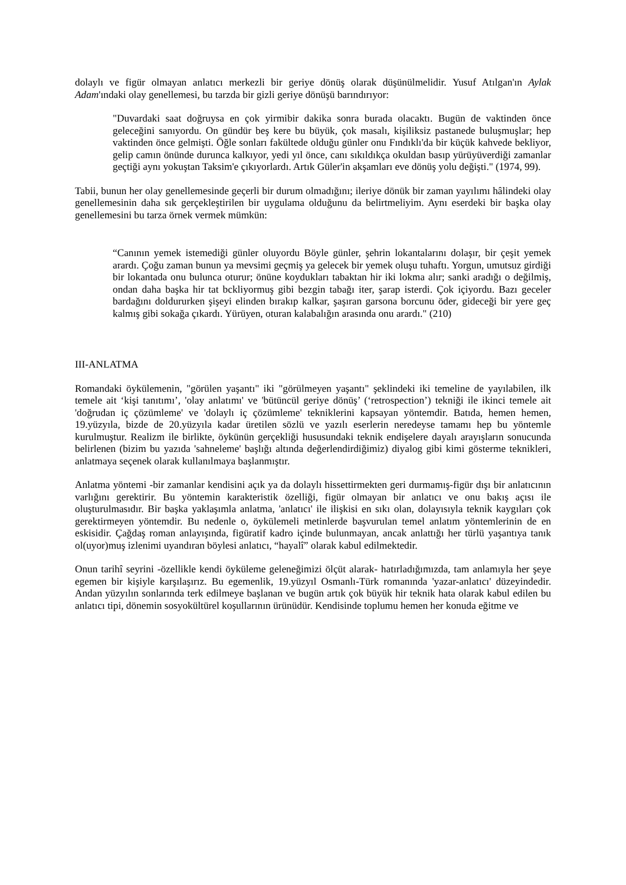dolaylı ve figür olmayan anlatıcı merkezli bir geriye dönüş olarak düşünülmelidir. Yusuf Atılgan'ın Aylak Adam'ındaki olay genellemesi, bu tarzda bir gizli geriye dönüşü barındırıyor:
"Duvardaki saat doğruysa en çok yirmibir dakika sonra burada olacaktı. Bugün de vaktinden önce geleceğini sanıyordu. On gündür beş kere bu büyük, çok masalı, kişiliksiz pastanede buluşmuşlar; hep vaktinden önce gelmişti. Öğle sonları fakültede olduğu günler onu Fındıklı'da bir küçük kahvede bekliyor, gelip camın önünde durunca kalkıyor, yedi yıl önce, canı sıkıldıkça okuldan basıp yürüyüverdiği zamanlar geçtiği aynı yokuştan Taksim'e çıkıyorlardı. Artık Güler'in akşamları eve dönüş yolu değişti." (1974, 99).
Tabii, bunun her olay genellemesinde geçerli bir durum olmadığını; ileriye dönük bir zaman yayılımı hâlindeki olay genellemesinin daha sık gerçekleştirilen bir uygulama olduğunu da belirtmeliyim. Aynı eserdeki bir başka olay genellemesini bu tarza örnek vermek mümkün:
“Canının yemek istemediği günler oluyordu Böyle günler, şehrin lokantalarını dolaşır, bir çeşit yemek arardı. Çoğu zaman bunun ya mevsimi geçmiş ya gelecek bir yemek oluşu tuhaftı. Yorgun, umutsuz girdiği bir lokantada onu bulunca oturur; önüne koydukları tabaktan hir iki lokma alır; sanki aradığı o değilmiş, ondan daha başka hir tat bckliyormuş gibi bezgin tabağı iter, şarap isterdi. Çok içiyordu. Bazı geceler bardağını doldururken şişeyi elinden bırakıp kalkar, şaşıran garsona borcunu öder, gideceği bir yere geç kalmış gibi sokağa çıkardı. Yürüyen, oturan kalabalığın arasında onu arardı." (210)
III-ANLATMA
Romandaki öykülemenin, "görülen yaşantı" iki "görülmeyen yaşantı" şeklindeki iki temeline de yayılabilen, ilk temele ait ‘kişi tanıtımı’, 'olay anlatımı' ve 'bütüncül geriye dönüş’ (‘retrospection’) tekniği ile ikinci temele ait 'doğrudan iç çözümleme' ve 'dolaylı iç çözümleme' tekniklerini kapsayan yöntemdir. Batıda, hemen hemen, 19.yüzyıla, bizde de 20.yüzyıla kadar üretilen sözlü ve yazılı eserlerin neredeyse tamamı hep bu yöntemle kurulmuştur. Realizm ile birlikte, öykünün gerçekliği hususundaki teknik endişelere dayalı arayışların sonucunda belirlenen (bizim bu yazıda 'sahneleme' başlığı altında değerlendirdiğimiz) diyalog gibi kimi gösterme teknikleri, anlatmaya seçenek olarak kullanılmaya başlanmıştır.
Anlatma yöntemi -bir zamanlar kendisini açık ya da dolaylı hissettirmekten geri durmamış-figür dışı bir anlatıcının varlığını gerektirir. Bu yöntemin karakteristik özelliği, figür olmayan bir anlatıcı ve onu bakış açısı ile oluşturulmasıdır. Bir başka yaklaşımla anlatma, 'anlatıcı' ile ilişkisi en sıkı olan, dolayısıyla teknik kaygıları çok gerektirmeyen yöntemdir. Bu nedenle o, öykülemeli metinlerde başvurulan temel anlatım yöntemlerinin de en eskisidir. Çağdaş roman anlayışında, figüratif kadro içinde bulunmayan, ancak anlattığı her türlü yaşantıya tanık ol(uyor)muş izlenimi uyandıran böylesi anlatıcı, “hayalî” olarak kabul edilmektedir.
Onun tarihî seyrini -özellikle kendi öyküleme geleneğimizi ölçüt alarak- hatırladığımızda, tam anlamıyla her şeye egemen bir kişiyle karşılaşırız. Bu egemenlik, 19.yüzyıl Osmanlı-Türk romanında 'yazar-anlatıcı' düzeyindedir. Andan yüzyılın sonlarında terk edilmeye başlanan ve bugün artık çok büyük hir teknik hata olarak kabul edilen bu anlatıcı tipi, dönemin sosyokültürel koşullarının ürünüdür. Kendisinde toplumu hemen her konuda eğitme ve